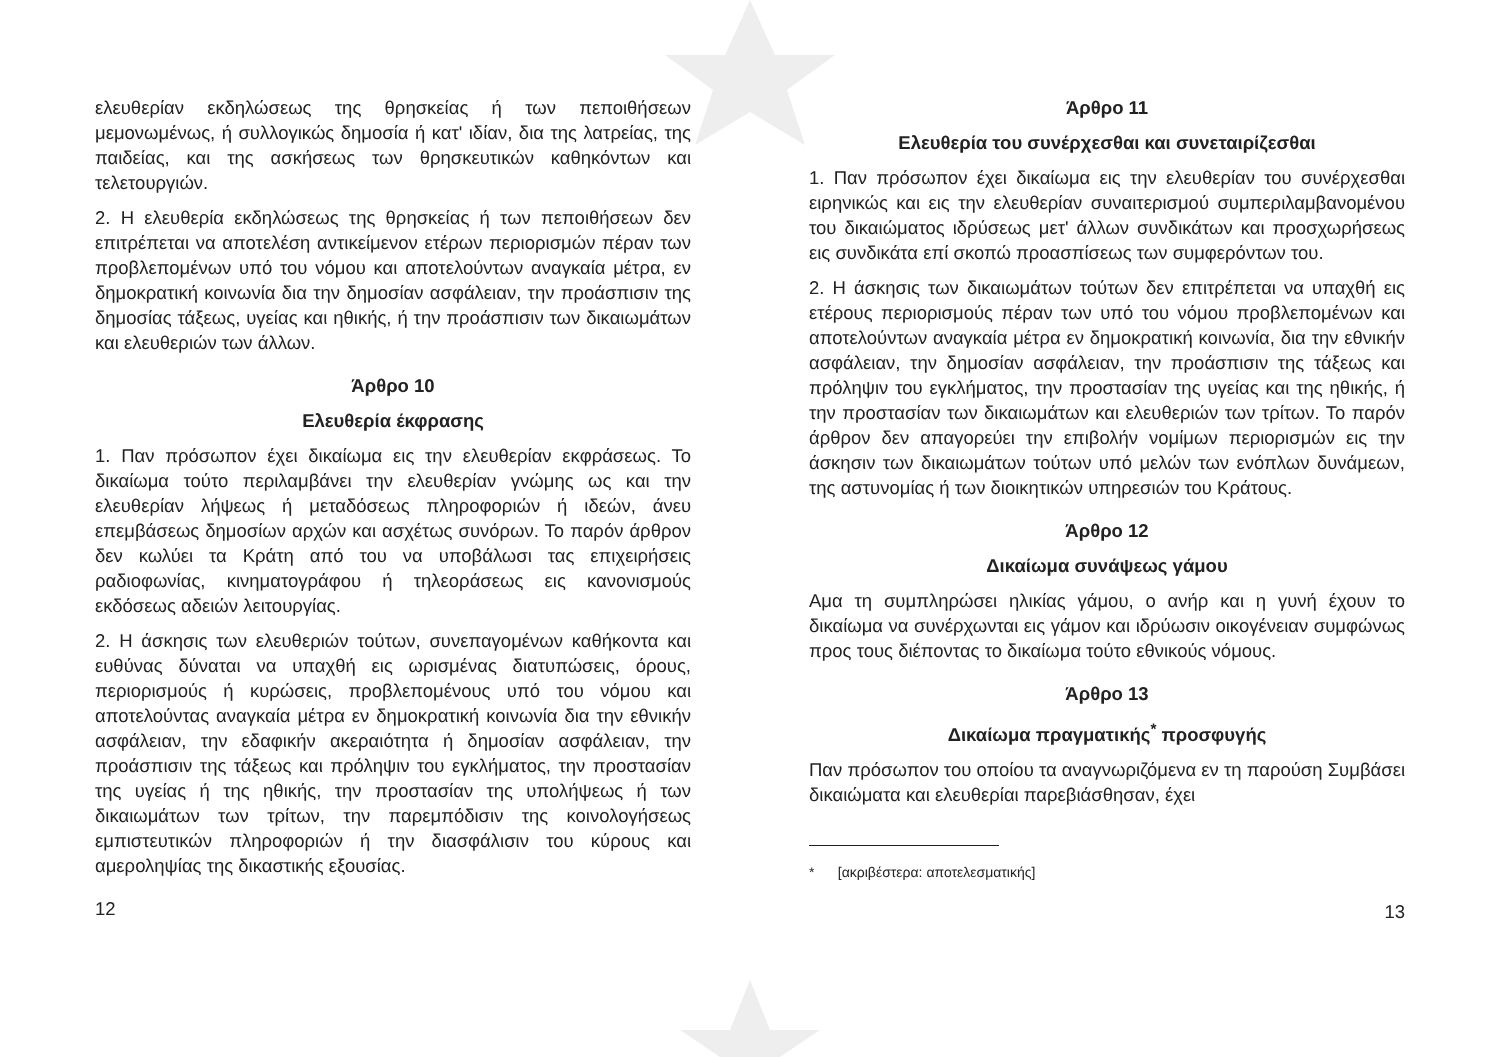ελευθερίαν εκδηλώσεως της θρησκείας ή των πεποιθήσεων μεμονωμένως, ή συλλογικώς δημοσία ή κατ' ιδίαν, δια της λατρείας, της παιδείας, και της ασκήσεως των θρησκευτικών καθηκόντων και τελετουργιών.
2. Η ελευθερία εκδηλώσεως της θρησκείας ή των πεποιθήσεων δεν επιτρέπεται να αποτελέση αντικείμενον ετέρων περιορισμών πέραν των προβλεπομένων υπό του νόμου και αποτελούντων αναγκαία μέτρα, εν δημοκρατική κοινωνία δια την δημοσίαν ασφάλειαν, την προάσπισιν της δημοσίας τάξεως, υγείας και ηθικής, ή την προάσπισιν των δικαιωμάτων και ελευθεριών των άλλων.
Άρθρο 10
Ελευθερία έκφρασης
1. Παν πρόσωπον έχει δικαίωμα εις την ελευθερίαν εκφράσεως. Το δικαίωμα τούτο περιλαμβάνει την ελευθερίαν γνώμης ως και την ελευθερίαν λήψεως ή μεταδόσεως πληροφοριών ή ιδεών, άνευ επεμβάσεως δημοσίων αρχών και ασχέτως συνόρων. Το παρόν άρθρον δεν κωλύει τα Κράτη από του να υποβάλωσι τας επιχειρήσεις ραδιοφωνίας, κινηματογράφου ή τηλεοράσεως εις κανονισμούς εκδόσεως αδειών λειτουργίας.
2. Η άσκησις των ελευθεριών τούτων, συνεπαγομένων καθήκοντα και ευθύνας δύναται να υπαχθή εις ωρισμένας διατυπώσεις, όρους, περιορισμούς ή κυρώσεις, προβλεπομένους υπό του νόμου και αποτελούντας αναγκαία μέτρα εν δημοκρατική κοινωνία δια την εθνικήν ασφάλειαν, την εδαφικήν ακεραιότητα ή δημοσίαν ασφάλειαν, την προάσπισιν της τάξεως και πρόληψιν του εγκλήματος, την προστασίαν της υγείας ή της ηθικής, την προστασίαν της υπολήψεως ή των δικαιωμάτων των τρίτων, την παρεμπόδισιν της κοινολογήσεως εμπιστευτικών πληροφοριών ή την διασφάλισιν του κύρους και αμεροληψίας της δικαστικής εξουσίας.
12
Άρθρο 11
Ελευθερία του συνέρχεσθαι και συνεταιρίζεσθαι
1. Παν πρόσωπον έχει δικαίωμα εις την ελευθερίαν του συνέρχεσθαι ειρηνικώς και εις την ελευθερίαν συναιτερισμού συμπεριλαμβανομένου του δικαιώματος ιδρύσεως μετ' άλλων συνδικάτων και προσχωρήσεως εις συνδικάτα επί σκοπώ προασπίσεως των συμφερόντων του.
2. Η άσκησις των δικαιωμάτων τούτων δεν επιτρέπεται να υπαχθή εις ετέρους περιορισμούς πέραν των υπό του νόμου προβλεπομένων και αποτελούντων αναγκαία μέτρα εν δημοκρατική κοινωνία, δια την εθνικήν ασφάλειαν, την δημοσίαν ασφάλειαν, την προάσπισιν της τάξεως και πρόληψιν του εγκλήματος, την προστασίαν της υγείας και της ηθικής, ή την προστασίαν των δικαιωμάτων και ελευθεριών των τρίτων. Το παρόν άρθρον δεν απαγορεύει την επιβολήν νομίμων περιορισμών εις την άσκησιν των δικαιωμάτων τούτων υπό μελών των ενόπλων δυνάμεων, της αστυνομίας ή των διοικητικών υπηρεσιών του Κράτους.
Άρθρο 12
Δικαίωμα συνάψεως γάμου
Αμα τη συμπληρώσει ηλικίας γάμου, ο ανήρ και η γυνή έχουν το δικαίωμα να συνέρχωνται εις γάμον και ιδρύωσιν οικογένειαν συμφώνως προς τους διέποντας το δικαίωμα τούτο εθνικούς νόμους.
Άρθρο 13
Δικαίωμα πραγματικής<sup>*</sup> προσφυγής
Παν πρόσωπον του οποίου τα αναγνωριζόμενα εν τη παρούση Συμβάσει δικαιώματα και ελευθερίαι παρεβιάσθησαν, έχει
* [ακριβέστερα: αποτελεσματικής]
13